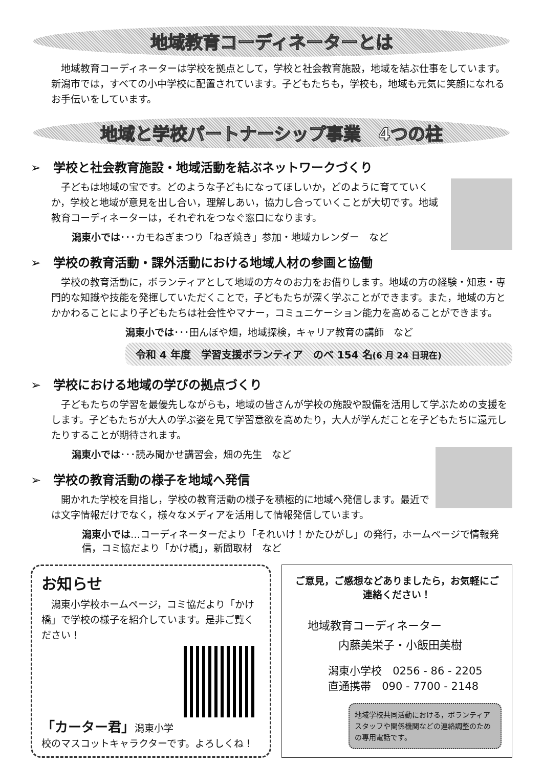地域教育コーディネーターとは
　地域教育コーディネーターは学校を拠点として，学校と社会教育施設，地域を結ぶ仕事をしています。新潟市では，すべての小中学校に配置されています。子どもたちも，学校も，地域も元気に笑顔になれるお手伝いをしています。
地域と学校パートナーシップ事業　4つの柱
➢　学校と社会教育施設・地域活動を結ぶネットワークづくり
　子どもは地域の宝です。どのような子どもになってほしいか，どのように育てていくか，学校と地域が意見を出し合い，理解しあい，協力し合っていくことが大切です。地域教育コーディネーターは，それぞれをつなぐ窓口になります。
潟東小では･･･カモねぎまつり「ねぎ焼き」参加・地域カレンダー　など
➢　学校の教育活動・課外活動における地域人材の参画と協働
　学校の教育活動に，ボランティアとして地域の方々のお力をお借りします。地域の方の経験・知恵・専門的な知識や技能を発揮していただくことで，子どもたちが深く学ぶことができます。また，地域の方とかかわることにより子どもたちは社会性やマナー，コミュニケーション能力を高めることができます。
潟東小では･･･田んぼや畑，地域探検，キャリア教育の講師　など
令和 4 年度　学習支援ボランティア　のべ 154 名(6 月 24 日現在)
➢　学校における地域の学びの拠点づくり
　子どもたちの学習を最優先しながらも，地域の皆さんが学校の施設や設備を活用して学ぶための支援をします。子どもたちが大人の学ぶ姿を見て学習意欲を高めたり，大人が学んだことを子どもたちに還元したりすることが期待されます。
潟東小では･･･読み聞かせ講習会，畑の先生　など
➢　学校の教育活動の様子を地域へ発信
　開かれた学校を目指し，学校の教育活動の様子を積極的に地域へ発信します。最近では文字情報だけでなく，様々なメディアを活用して情報発信しています。
潟東小では…コーディネーターだより「それいけ！かたひがし」の発行，ホームページで情報発信，コミ協だより「かけ橋」，新聞取材　など
お知らせ
　潟東小学校ホームページ，コミ協だより「かけ橋」で学校の様子を紹介しています。是非ご覧ください！
「カーター君」潟東小学校のマスコットキャラクターです。よろしくね！
ご意見，ご感想などありましたら，お気軽にご連絡ください！
地域教育コーディネーター
内藤美栄子・小飯田美樹
潟東小学校　0256 - 86 - 2205
直通携帯　090 - 7700 - 2148
地域学校共同活動における，ボランティアスタッフや関係機関などの連絡調整のための専用電話です。